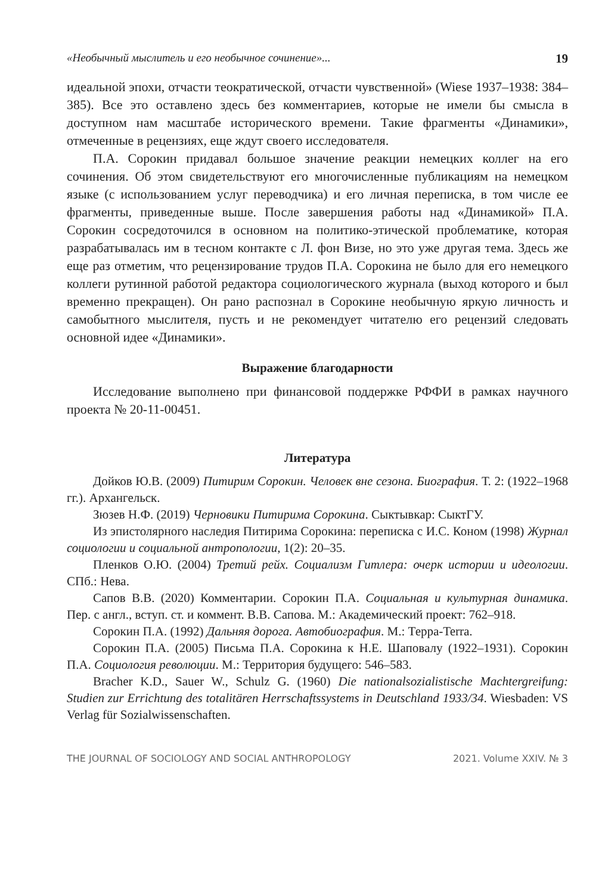«Необычный мыслитель и его необычное сочинение»... 19
идеальной эпохи, отчасти теократической, отчасти чувственной» (Wiese 1937–1938: 384–385). Все это оставлено здесь без комментариев, которые не имели бы смысла в доступном нам масштабе исторического времени. Такие фрагменты «Динамики», отмеченные в рецензиях, еще ждут своего исследователя.
П.А. Сорокин придавал большое значение реакции немецких коллег на его сочинения. Об этом свидетельствуют его многочисленные публикациям на немецком языке (с использованием услуг переводчика) и его личная переписка, в том числе ее фрагменты, приведенные выше. После завершения работы над «Динамикой» П.А. Сорокин сосредоточился в основном на политико-этической проблематике, которая разрабатывалась им в тесном контакте с Л. фон Визе, но это уже другая тема. Здесь же еще раз отметим, что рецензирование трудов П.А. Сорокина не было для его немецкого коллеги рутинной работой редактора социологического журнала (выход которого и был временно прекращен). Он рано распознал в Сорокине необычную яркую личность и самобытного мыслителя, пусть и не рекомендует читателю его рецензий следовать основной идее «Динамики».
Выражение благодарности
Исследование выполнено при финансовой поддержке РФФИ в рамках научного проекта № 20-11-00451.
Литература
Дойков Ю.В. (2009) Питирим Сорокин. Человек вне сезона. Биография. Т. 2: (1922–1968 гг.). Архангельск.
Зюзев Н.Ф. (2019) Черновики Питирима Сорокина. Сыктывкар: СыктГУ.
Из эпистолярного наследия Питирима Сорокина: переписка с И.С. Коном (1998) Журнал социологии и социальной антропологии, 1(2): 20–35.
Пленков О.Ю. (2004) Третий рейх. Социализм Гитлера: очерк истории и идеологии. СПб.: Нева.
Сапов В.В. (2020) Комментарии. Сорокин П.А. Социальная и культурная динамика. Пер. с англ., вступ. ст. и коммент. В.В. Сапова. М.: Академический проект: 762–918.
Сорокин П.А. (1992) Дальняя дорога. Автобиография. М.: Терра-Terra.
Сорокин П.А. (2005) Письма П.А. Сорокина к Н.Е. Шаповалу (1922–1931). Сорокин П.А. Социология революции. М.: Территория будущего: 546–583.
Bracher K.D., Sauer W., Schulz G. (1960) Die nationalsozialistische Machtergreifung: Studien zur Errichtung des totalitären Herrschaftssystems in Deutschland 1933/34. Wiesbaden: VS Verlag für Sozialwissenschaften.
THE JOURNAL OF SOCIOLOGY AND SOCIAL ANTHROPOLOGY 2021. Volume XXIV. № 3